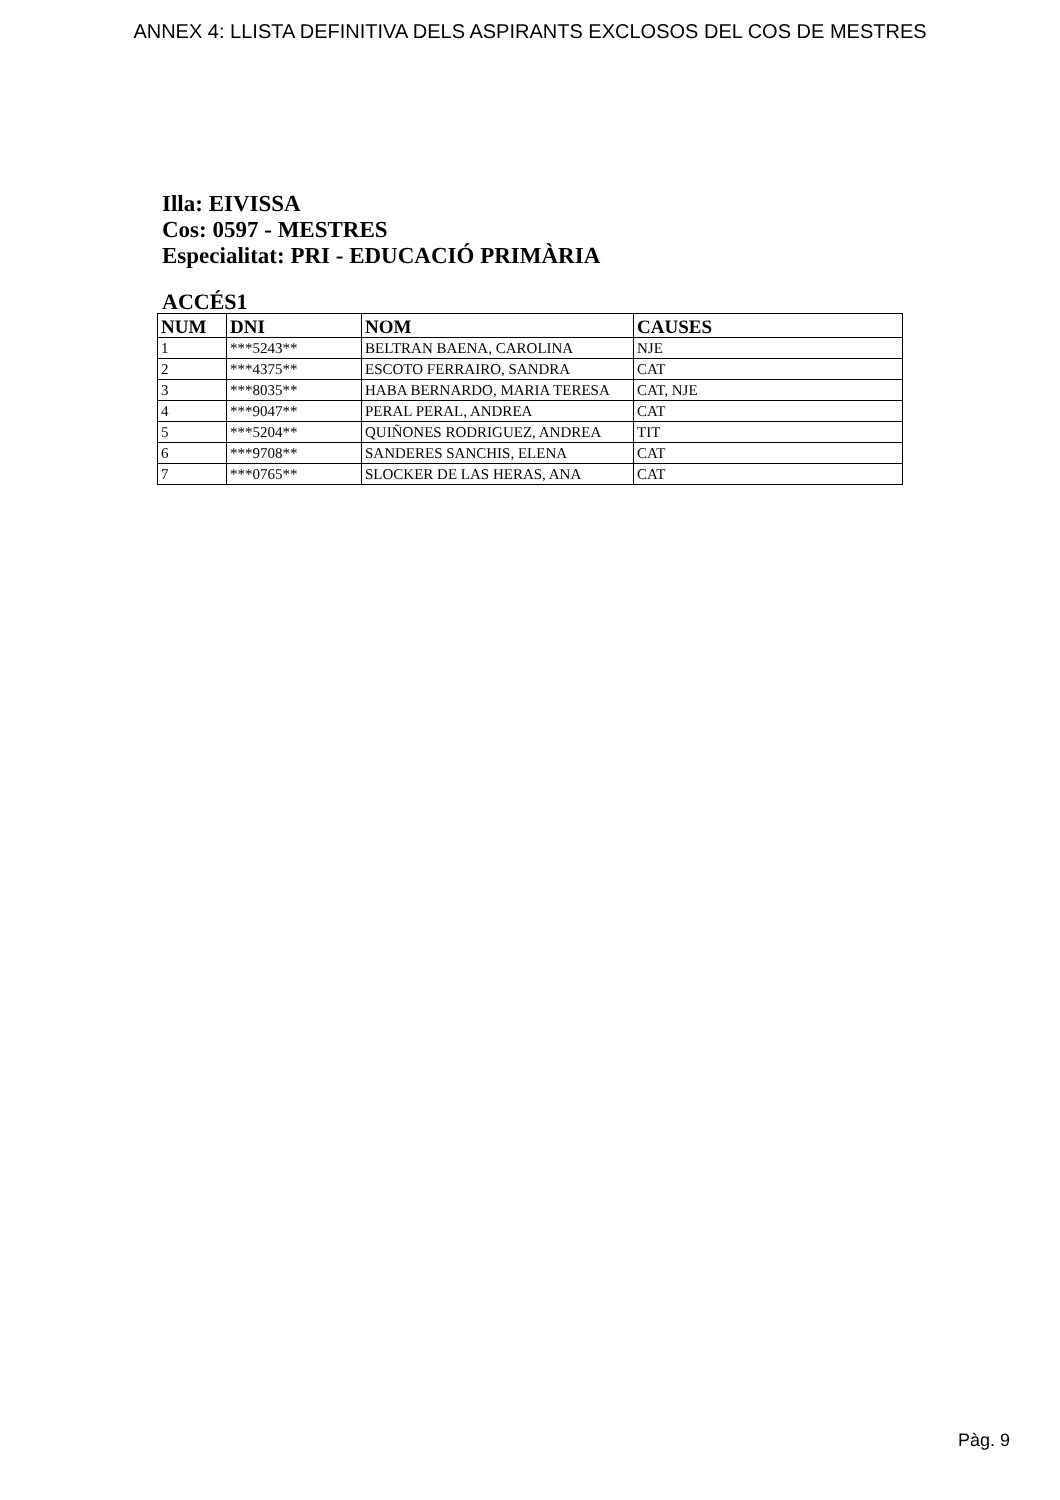ANNEX 4: LLISTA DEFINITIVA DELS ASPIRANTS EXCLOSOS DEL COS DE MESTRES
Illa: EIVISSA
Cos: 0597 - MESTRES
Especialitat: PRI - EDUCACIÓ PRIMÀRIA
ACCÉS1
| NUM | DNI | NOM | CAUSES |
| --- | --- | --- | --- |
| 1 | ***5243** | BELTRAN BAENA, CAROLINA | NJE |
| 2 | ***4375** | ESCOTO FERRAIRO, SANDRA | CAT |
| 3 | ***8035** | HABA BERNARDO, MARIA TERESA | CAT, NJE |
| 4 | ***9047** | PERAL PERAL, ANDREA | CAT |
| 5 | ***5204** | QUIÑONES RODRIGUEZ, ANDREA | TIT |
| 6 | ***9708** | SANDERES SANCHIS, ELENA | CAT |
| 7 | ***0765** | SLOCKER DE LAS HERAS, ANA | CAT |
Pàg. 9